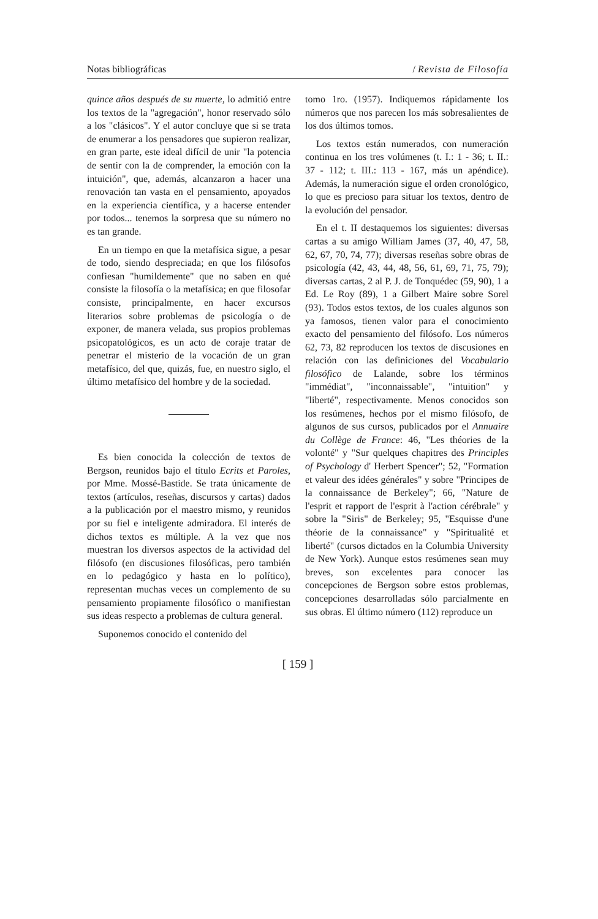Notas bibliográficas / Revista de Filosofía
quince años después de su muerte, lo admitió entre los textos de la "agregación", honor reservado sólo a los "clásicos". Y el autor concluye que si se trata de enumerar a los pensadores que supieron realizar, en gran parte, este ideal difícil de unir "la potencia de sentir con la de comprender, la emoción con la intuición", que, además, alcanzaron a hacer una renovación tan vasta en el pensamiento, apoyados en la experiencia científica, y a hacerse entender por todos... tenemos la sorpresa que su número no es tan grande.
En un tiempo en que la metafísica sigue, a pesar de todo, siendo despreciada; en que los filósofos confiesan "humildemente" que no saben en qué consiste la filosofía o la metafísica; en que filosofar consiste, principalmente, en hacer excursos literarios sobre problemas de psicología o de exponer, de manera velada, sus propios problemas psicopatológicos, es un acto de coraje tratar de penetrar el misterio de la vocación de un gran metafísico, del que, quizás, fue, en nuestro siglo, el último metafísico del hombre y de la sociedad.
Es bien conocida la colección de textos de Bergson, reunidos bajo el título Ecrits et Paroles, por Mme. Mossé-Bastide. Se trata únicamente de textos (artículos, reseñas, discursos y cartas) dados a la publicación por el maestro mismo, y reunidos por su fiel e inteligente admiradora. El interés de dichos textos es múltiple. A la vez que nos muestran los diversos aspectos de la actividad del filósofo (en discusiones filosóficas, pero también en lo pedagógico y hasta en lo político), representan muchas veces un complemento de su pensamiento propiamente filosófico o manifiestan sus ideas respecto a problemas de cultura general.
Suponemos conocido el contenido del
tomo 1ro. (1957). Indiquemos rápidamente los números que nos parecen los más sobresalientes de los dos últimos tomos.
Los textos están numerados, con numeración continua en los tres volúmenes (t. I.: 1 - 36; t. II.: 37 - 112; t. III.: 113 - 167, más un apéndice). Además, la numeración sigue el orden cronológico, lo que es precioso para situar los textos, dentro de la evolución del pensador.
En el t. II destaquemos los siguientes: diversas cartas a su amigo William James (37, 40, 47, 58, 62, 67, 70, 74, 77); diversas reseñas sobre obras de psicología (42, 43, 44, 48, 56, 61, 69, 71, 75, 79); diversas cartas, 2 al P. J. de Tonquédec (59, 90), 1 a Ed. Le Roy (89), 1 a Gilbert Maire sobre Sorel (93). Todos estos textos, de los cuales algunos son ya famosos, tienen valor para el conocimiento exacto del pensamiento del filósofo. Los números 62, 73, 82 reproducen los textos de discusiones en relación con las definiciones del Vocabulario filosófico de Lalande, sobre los términos "immédiat", "inconnaissable", "intuition" y "liberté", respectivamente. Menos conocidos son los resúmenes, hechos por el mismo filósofo, de algunos de sus cursos, publicados por el Annuaire du Collège de France: 46, "Les théories de la volonté" y "Sur quelques chapitres des Principles of Psychology d' Herbert Spencer"; 52, "Formation et valeur des idées générales" y sobre "Principes de la connaissance de Berkeley"; 66, "Nature de l'esprit et rapport de l'esprit à l'action cérébrale" y sobre la "Siris" de Berkeley; 95, "Esquisse d'une théorie de la connaissance" y "Spiritualité et liberté" (cursos dictados en la Columbia University de New York). Aunque estos resúmenes sean muy breves, son excelentes para conocer las concepciones de Bergson sobre estos problemas, concepciones desarrolladas sólo parcialmente en sus obras. El último número (112) reproduce un
[ 159 ]